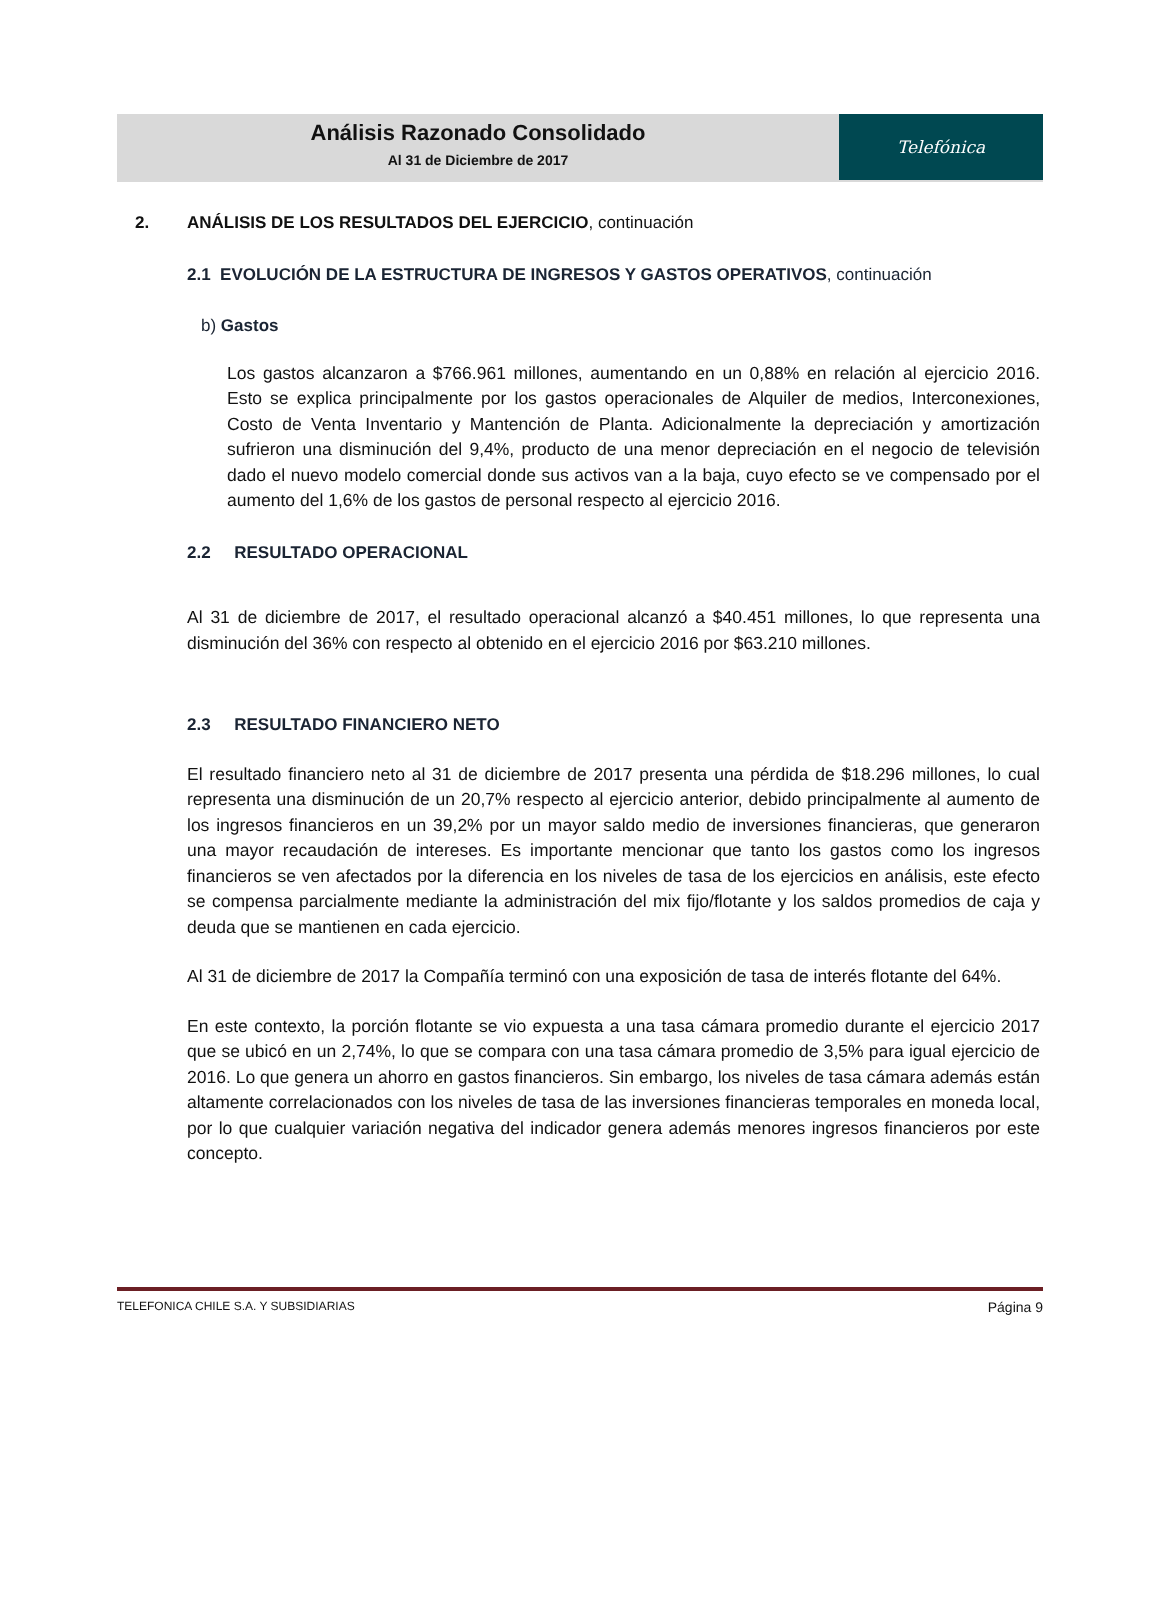Análisis Razonado Consolidado
Al 31 de Diciembre de 2017
Telefónica
2. ANÁLISIS DE LOS RESULTADOS DEL EJERCICIO, continuación
2.1 EVOLUCIÓN DE LA ESTRUCTURA DE INGRESOS Y GASTOS OPERATIVOS, continuación
b) Gastos
Los gastos alcanzaron a $766.961 millones, aumentando en un 0,88% en relación al ejercicio 2016. Esto se explica principalmente por los gastos operacionales de Alquiler de medios, Interconexiones, Costo de Venta Inventario y Mantención de Planta. Adicionalmente la depreciación y amortización sufrieron una disminución del 9,4%, producto de una menor depreciación en el negocio de televisión dado el nuevo modelo comercial donde sus activos van a la baja, cuyo efecto se ve compensado por el aumento del 1,6% de los gastos de personal respecto al ejercicio 2016.
2.2 RESULTADO OPERACIONAL
Al 31 de diciembre de 2017, el resultado operacional alcanzó a $40.451 millones, lo que representa una disminución del 36% con respecto al obtenido en el ejercicio 2016 por $63.210 millones.
2.3 RESULTADO FINANCIERO NETO
El resultado financiero neto al 31 de diciembre de 2017 presenta una pérdida de $18.296 millones, lo cual representa una disminución de un 20,7% respecto al ejercicio anterior, debido principalmente al aumento de los ingresos financieros en un 39,2% por un mayor saldo medio de inversiones financieras, que generaron una mayor recaudación de intereses. Es importante mencionar que tanto los gastos como los ingresos financieros se ven afectados por la diferencia en los niveles de tasa de los ejercicios en análisis, este efecto se compensa parcialmente mediante la administración del mix fijo/flotante y los saldos promedios de caja y deuda que se mantienen en cada ejercicio.
Al 31 de diciembre de 2017 la Compañía terminó con una exposición de tasa de interés flotante del 64%.
En este contexto, la porción flotante se vio expuesta a una tasa cámara promedio durante el ejercicio 2017 que se ubicó en un 2,74%, lo que se compara con una tasa cámara promedio de 3,5% para igual ejercicio de 2016. Lo que genera un ahorro en gastos financieros. Sin embargo, los niveles de tasa cámara además están altamente correlacionados con los niveles de tasa de las inversiones financieras temporales en moneda local, por lo que cualquier variación negativa del indicador genera además menores ingresos financieros por este concepto.
TELEFONICA CHILE S.A. Y SUBSIDIARIAS Página 9